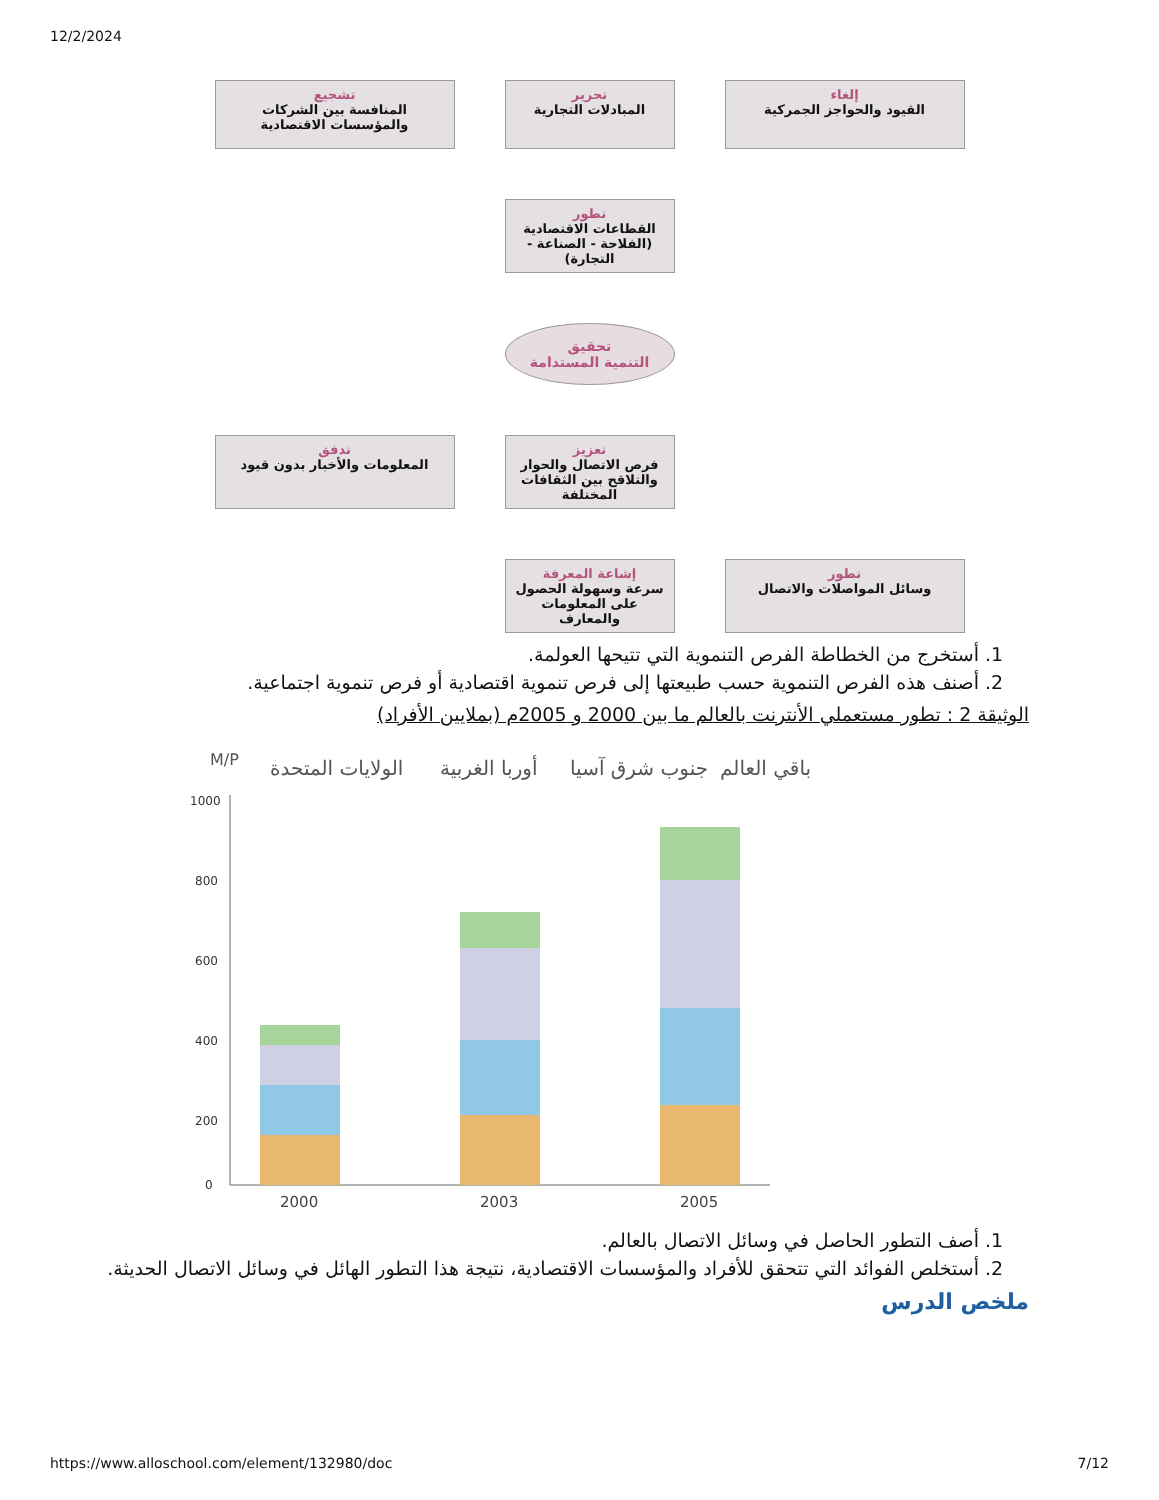12/2/2024
إلغاء
القيود والحواجز الجمركية
تحرير
المبادلات التجارية
تشجيع
المنافسة بين الشركات والمؤسسات الاقتصادية
تطور
القطاعات الاقتصادية (الفلاحة - الصناعة - التجارة)
تحقيق
التنمية المستدامة
تعزيز
فرص الاتصال والحوار والتلاقح بين الثقافات المختلفة
تدفق
المعلومات والأخبار بدون قيود
تطور
وسائل المواصلات والاتصال
إشاعة المعرفة
سرعة وسهولة الحصول على المعلومات والمعارف
1. أستخرج من الخطاطة الفرص التنموية التي تتيحها العولمة.
2. أصنف هذه الفرص التنموية حسب طبيعتها إلى فرص تنموية اقتصادية أو فرص تنموية اجتماعية.
الوثيقة 2 : تطور مستعملي الأنترنت بالعالم ما بين 2000 و 2005م (بملايين الأفراد)
M/P
الولايات المتحدة
أوربا الغربية
جنوب شرق آسيا
باقي العالم
1000
800
600
400
200
0
2000
2003
2005
1. أصف التطور الحاصل في وسائل الاتصال بالعالم.
2. أستخلص الفوائد التي تتحقق للأفراد والمؤسسات الاقتصادية، نتيجة هذا التطور الهائل في وسائل الاتصال الحديثة.
ملخص الدرس
https://www.alloschool.com/element/132980/doc 7/12